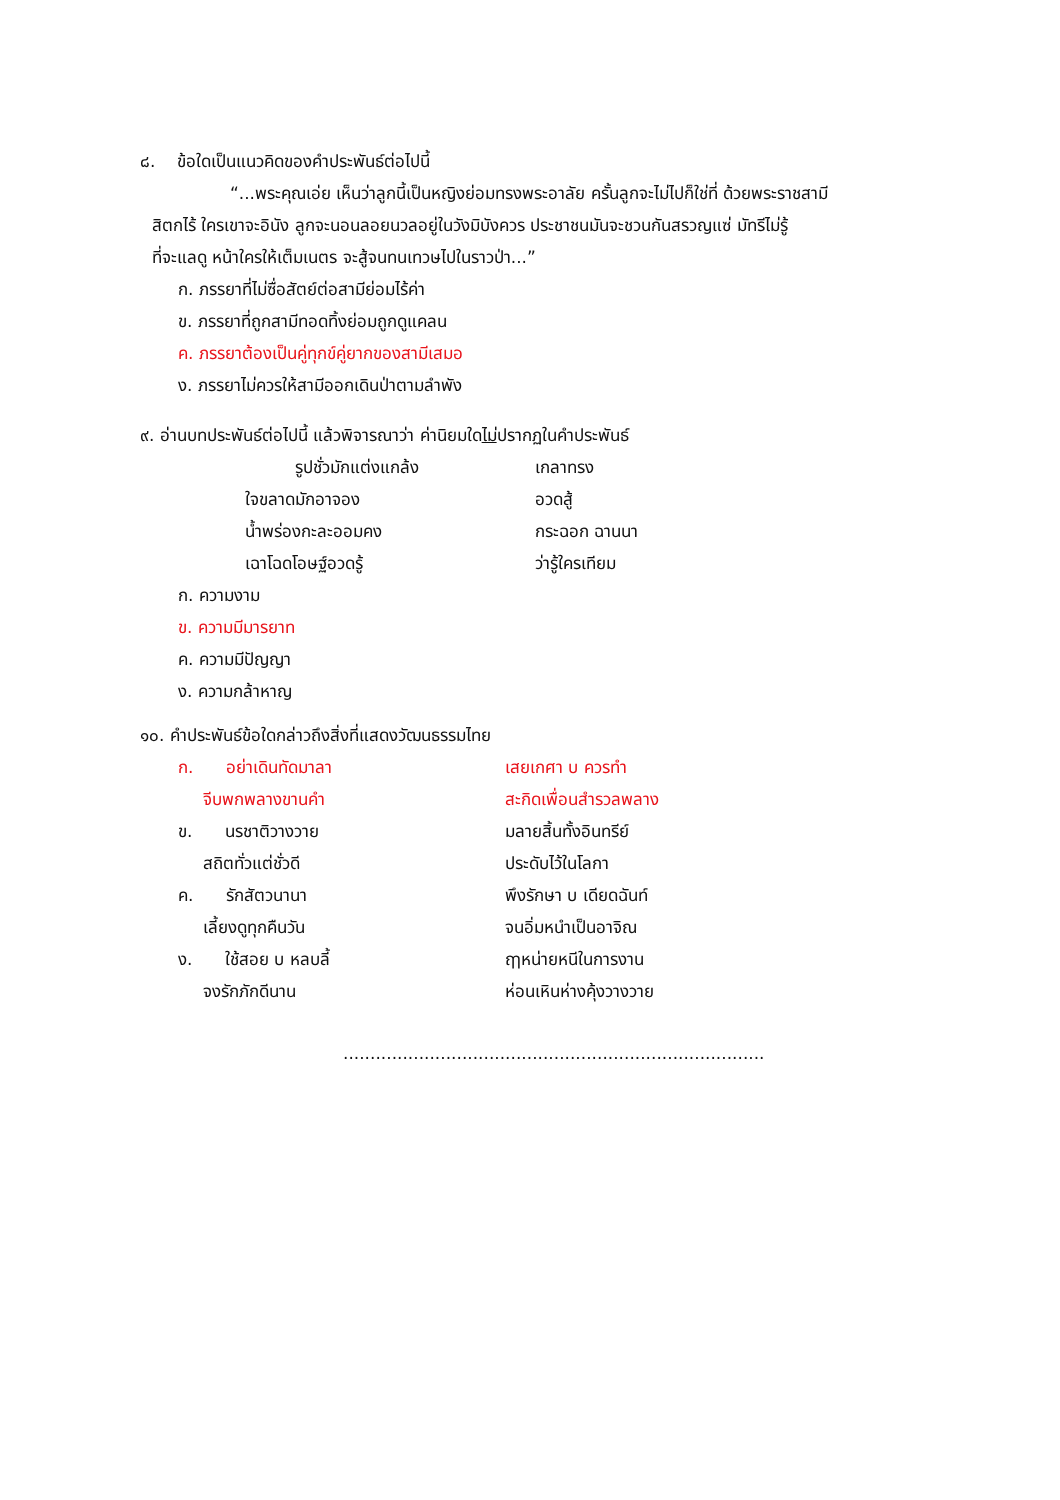๘. ข้อใดเป็นแนวคิดของคำประพันธ์ต่อไปนี้
“...พระคุณเอ่ย เห็นว่าลูกนี้เป็นหญิงย่อมทรงพระอาลัย ครั้นลูกจะไม่ไปก็ใช่ที่ ด้วยพระราชสามี
สิตกไร้ ใครเขาจะอินัง ลูกจะนอนลอยนวลอยู่ในวังมิบังควร ประชาชนมันจะชวนกันสรวญแซ่ มัทรีไม่รู้
ที่จะแลดู หน้าใครให้เต็มเนตร จะสู้จนทนเทวษไปในราวป่า...”
ก. ภรรยาที่ไม่ซื่อสัตย์ต่อสามีย่อมไร้ค่า
ข. ภรรยาที่ถูกสามีทอดทิ้งย่อมถูกดูแคลน
ค. ภรรยาต้องเป็นคู่ทุกข์คู่ยากของสามีเสมอ
ง. ภรรยาไม่ควรให้สามีออกเดินป่าตามลำพัง
๙. อ่านบทประพันธ์ต่อไปนี้ แล้วพิจารณาว่า ค่านิยมใดไม่ปรากฏในคำประพันธ์
รูปชั่วมักแต่งแกล้ง เกลาทรง
ใจขลาดมักอาจอง อวดสู้
น้ำพร่องกะละออมคง กระฉอก ฉานนา
เฉาโฉดโอษฐ์อวดรู้ ว่ารู้ใครเทียม
ก. ความงาม
ข. ความมีมารยาท
ค. ความมีปัญญา
ง. ความกล้าหาญ
๑๐. คำประพันธ์ข้อใดกล่าวถึงสิ่งที่แสดงวัฒนธรรมไทย
ก. อย่าเดินทัดมาลา เสยเกศา บ ควรทำ
จีบพกพลางขานคำ สะกิดเพื่อนสำรวลพลาง
ข. นรชาติวางวาย มลายสิ้นทั้งอินทรีย์
สถิตทั่วแต่ชั่วดี ประดับไว้ในโลกา
ค. รักสัตวนานา พึงรักษา บ เดียดฉันท์
เลี้ยงดูทุกคืนวัน จนอิ่มหนำเป็นอาจิณ
ง. ใช้สอย บ หลบลี้ ฤๅหน่ายหนีในการงาน
จงรักภักดีนาน ห่อนเหินห่างคุ้งวางวาย
..............................................................................